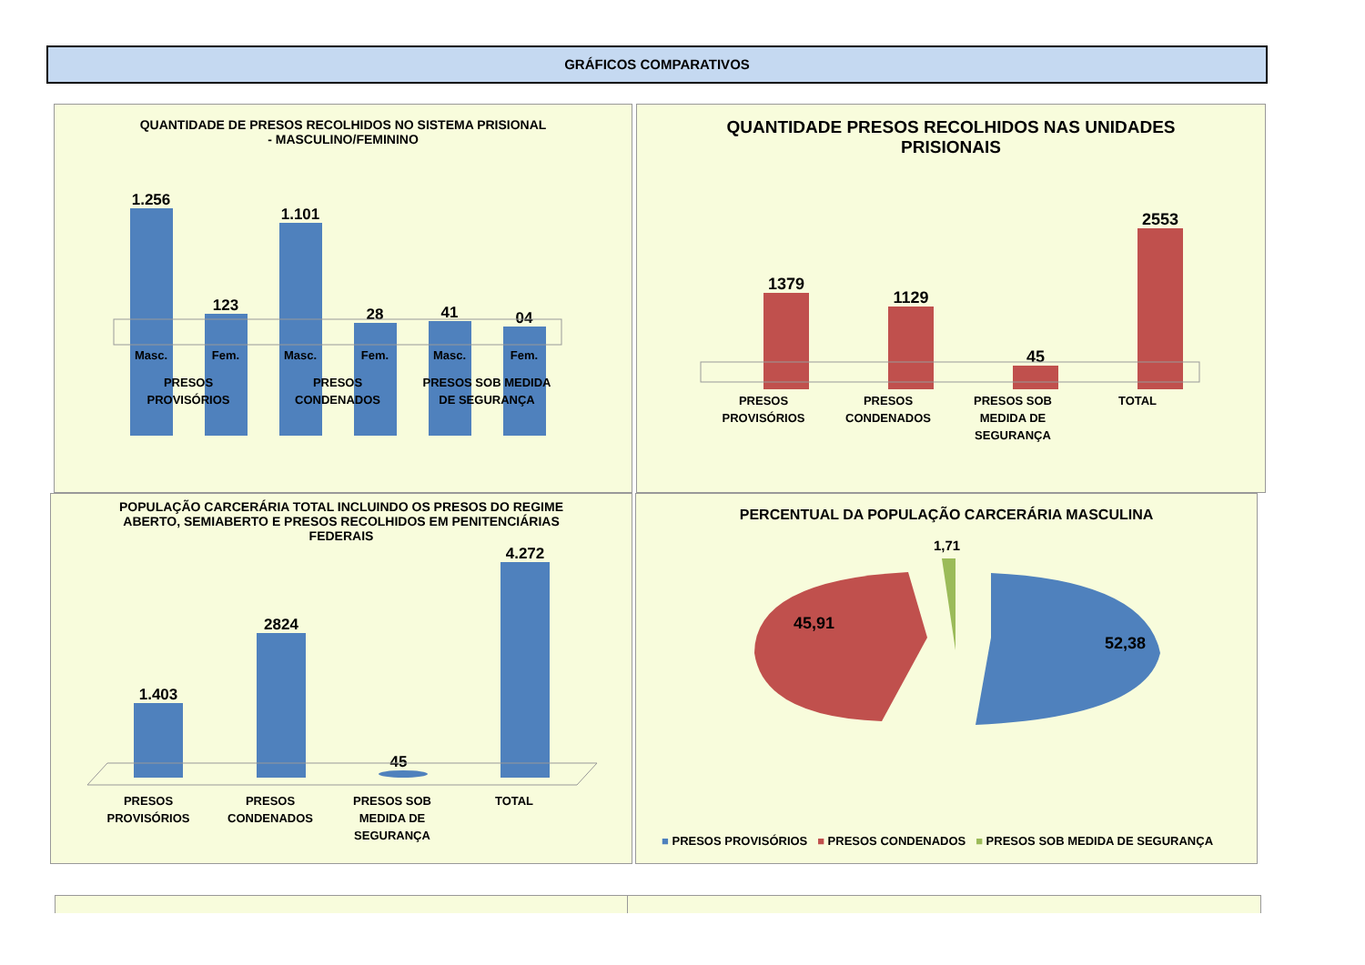GRÁFICOS COMPARATIVOS
QUANTIDADE DE PRESOS RECOLHIDOS NO SISTEMA PRISIONAL
- MASCULINO/FEMININO
1.256
123
1.101
28
41
04
Masc.
Fem.
Masc.
Fem.
Masc.
Fem.
PRESOS
PROVISÓRIOS
PRESOS
CONDENADOS
PRESOS SOB MEDIDA
DE SEGURANÇA
QUANTIDADE PRESOS RECOLHIDOS NAS UNIDADES
PRISIONAIS
1379
1129
45
2553
PRESOS
PROVISÓRIOS
PRESOS
CONDENADOS
PRESOS SOB
MEDIDA DE
SEGURANÇA
TOTAL
POPULAÇÃO CARCERÁRIA TOTAL INCLUINDO OS PRESOS DO REGIME
ABERTO, SEMIABERTO E PRESOS RECOLHIDOS EM PENITENCIÁRIAS
FEDERAIS
1.403
2824
45
4.272
PRESOS
PROVISÓRIOS
PRESOS
CONDENADOS
PRESOS SOB
MEDIDA DE
SEGURANÇA
TOTAL
PERCENTUAL DA POPULAÇÃO CARCERÁRIA MASCULINA
45,91
52,38
1,71
■ PRESOS PROVISÓRIOS ■ PRESOS CONDENADOS ■ PRESOS SOB MEDIDA DE SEGURANÇA